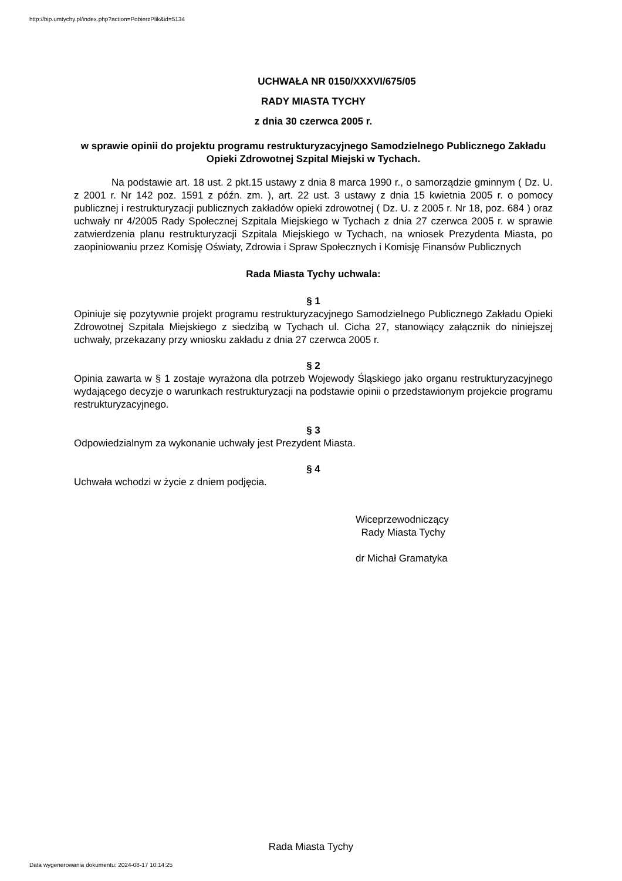http://bip.umtychy.pl/index.php?action=PobierzPlik&id=5134
UCHWAŁA NR 0150/XXXVI/675/05
RADY MIASTA TYCHY
z dnia 30 czerwca 2005 r.
w sprawie opinii do projektu programu restrukturyzacyjnego Samodzielnego Publicznego Zakładu Opieki Zdrowotnej Szpital Miejski w Tychach.
Na podstawie art. 18 ust. 2 pkt.15 ustawy z dnia 8 marca 1990 r., o samorządzie gminnym ( Dz. U. z 2001 r. Nr 142 poz. 1591 z późn. zm. ), art. 22 ust. 3 ustawy z dnia 15 kwietnia 2005 r. o pomocy publicznej i restrukturyzacji publicznych zakładów opieki zdrowotnej ( Dz. U. z 2005 r. Nr 18, poz. 684 ) oraz uchwały nr 4/2005 Rady Społecznej Szpitala Miejskiego w Tychach z dnia 27 czerwca 2005 r. w sprawie zatwierdzenia planu restrukturyzacji Szpitala Miejskiego w Tychach, na wniosek Prezydenta Miasta, po zaopiniowaniu przez Komisję Oświaty, Zdrowia i Spraw Społecznych i Komisję Finansów Publicznych
Rada Miasta Tychy uchwala:
§ 1
Opiniuje się pozytywnie projekt programu restrukturyzacyjnego Samodzielnego Publicznego Zakładu Opieki Zdrowotnej Szpitala Miejskiego z siedzibą w Tychach ul. Cicha 27, stanowiący załącznik do niniejszej uchwały, przekazany przy wniosku zakładu z dnia 27 czerwca 2005 r.
§ 2
Opinia zawarta w § 1 zostaje wyrażona dla potrzeb Wojewody Śląskiego jako organu restrukturyzacyjnego wydającego decyzje o warunkach restrukturyzacji na podstawie opinii o przedstawionym projekcie programu restrukturyzacyjnego.
§ 3
Odpowiedzialnym za wykonanie uchwały jest Prezydent Miasta.
§ 4
Uchwała wchodzi w życie z dniem podjęcia.
Wiceprzewodniczący
Rady Miasta Tychy
dr Michał Gramatyka
Rada Miasta Tychy
Data wygenerowania dokumentu: 2024-08-17 10:14:25